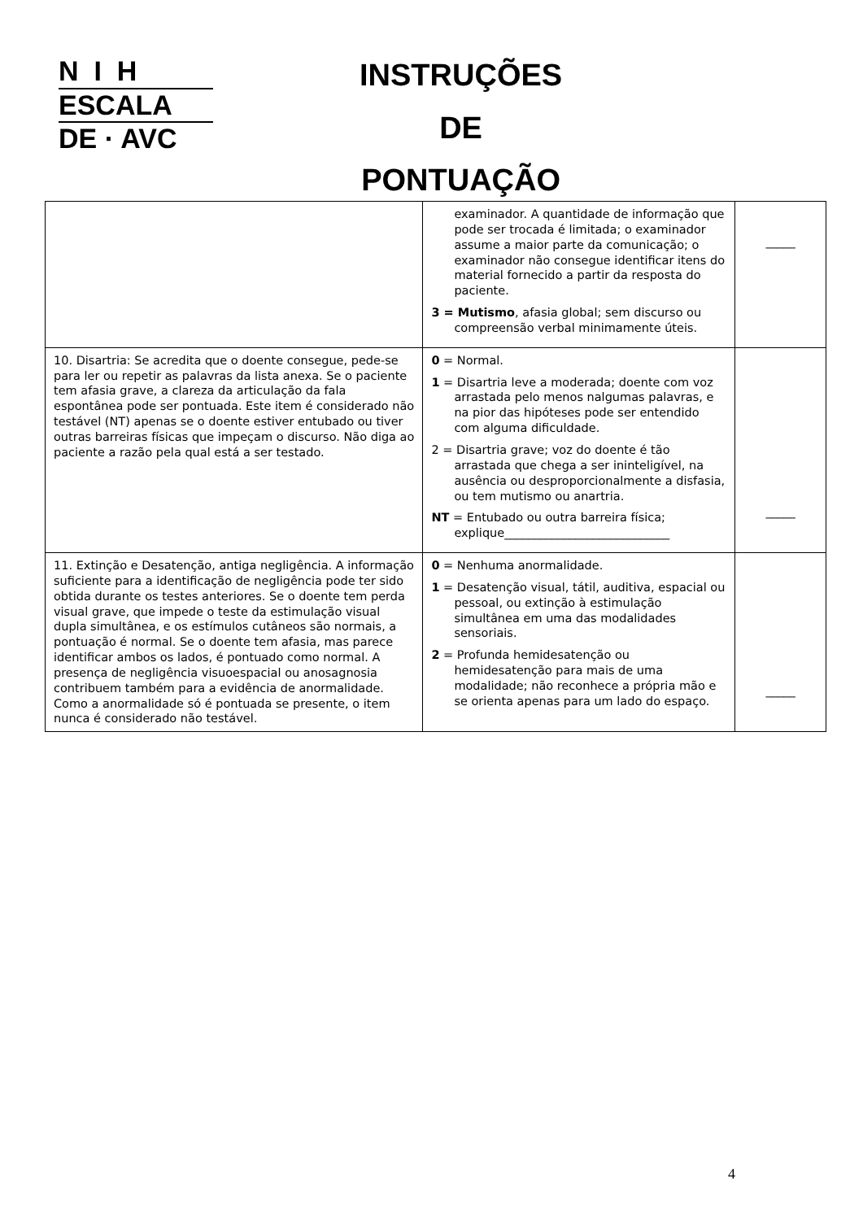N I H
ESCALA
DE · AVC
INSTRUÇÕES
DE
PONTUAÇÃO
| | examinador. A quantidade de informação que pode ser trocada é limitada; o examinador assume a maior parte da comunicação; o examinador não consegue identificar itens do material fornecido a partir da resposta do paciente. 3 = Mutismo , afasia global; sem discurso ou compreensão verbal minimamente úteis. | _____ |
| 10. Disartria: Se acredita que o doente consegue, pede-se para ler ou repetir as palavras da lista anexa. Se o paciente tem afasia grave, a clareza da articulação da fala espontânea pode ser pontuada. Este item é considerado não testável (NT) apenas se o doente estiver entubado ou tiver outras barreiras físicas que impeçam o discurso. Não diga ao paciente a razão pela qual está a ser testado. | 0 = Normal. 1 = Disartria leve a moderada; doente com voz arrastada pelo menos nalgumas palavras, e na pior das hipóteses pode ser entendido com alguma dificuldade. 2 = Disartria grave; voz do doente é tão arrastada que chega a ser ininteligível, na ausência ou desproporcionalmente a disfasia, ou tem mutismo ou anartria. NT = Entubado ou outra barreira física; explique____________________________ | _____ |
| 11. Extinção e Desatenção, antiga negligência. A informação suficiente para a identificação de negligência pode ter sido obtida durante os testes anteriores. Se o doente tem perda visual grave, que impede o teste da estimulação visual dupla simultânea, e os estímulos cutâneos são normais, a pontuação é normal. Se o doente tem afasia, mas parece identificar ambos os lados, é pontuado como normal. A presença de negligência visuoespacial ou anosagnosia contribuem também para a evidência de anormalidade. Como a anormalidade só é pontuada se presente, o item nunca é considerado não testável. | 0 = Nenhuma anormalidade. 1 = Desatenção visual, tátil, auditiva, espacial ou pessoal, ou extinção à estimulação simultânea em uma das modalidades sensoriais. 2 = Profunda hemidesatenção ou hemidesatenção para mais de uma modalidade; não reconhece a própria mão e se orienta apenas para um lado do espaço. | _____ |
4